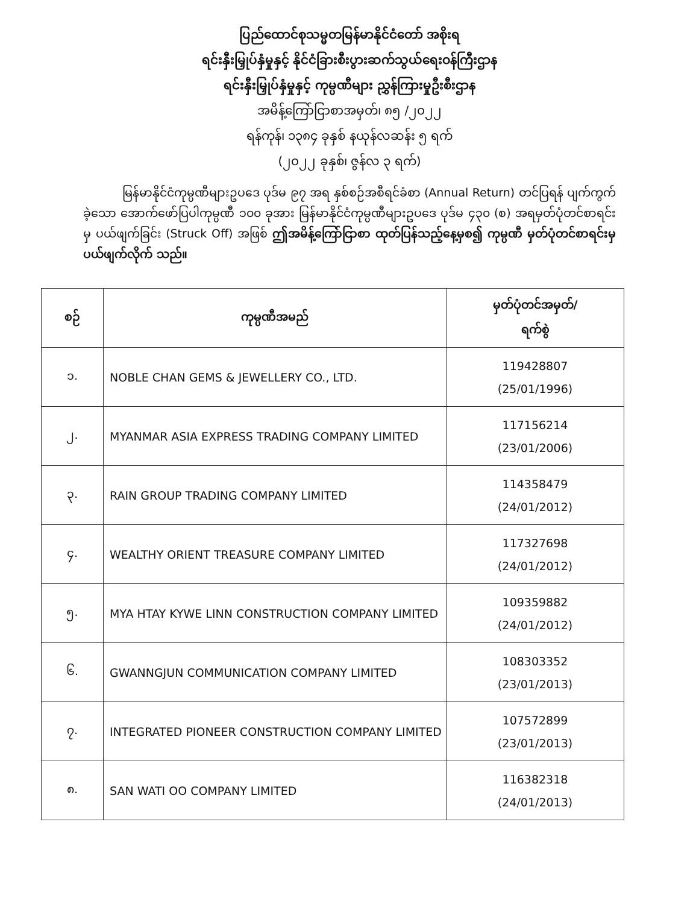ပြည်ထောင်စုသမ္မတမြန်မာနိုင်ငံတော် အစိုးရ
ရင်းနှီးမြှုပ်နှံမှုနှင့် နိုင်ငံခြားစီးပွားဆက်သွယ်ရေးဝန်ကြီးဌာန
ရင်းနှီးမြှုပ်နှံမှုနှင့် ကုမ္ပဏီများ ညွှန်ကြားမှုဦးစီးဌာန
အမိန့်ကြော်ငြာစာအမှတ်၊ ၈၅ /၂၀၂၂
ရန်ကုန်၊ ၁၃၈၄ ခုနှစ် နယုန်လဆန်း ၅ ရက်
(၂၀၂၂ ခုနှစ်၊ ဇွန်လ ၃ ရက်)
မြန်မာနိုင်ငံကုမ္ပဏီများဥပဒေ ပုဒ်မ ၉၇ အရ နှစ်စဉ်အစီရင်ခံစာ (Annual Return) တင်ပြရန် ပျက်ကွက်ခဲ့သော အောက်ဖော်ပြပါကုမ္ပဏီ ၁၀၀ ခုအား မြန်မာနိုင်ငံကုမ္ပဏီများဥပဒေ ပုဒ်မ ၄၃၀ (စ) အရမှတ်ပုံတင်စာရင်းမှ ပယ်ဖျက်ခြင်း (Struck Off) အဖြစ် ဤအမိန့်ကြော်ငြာစာ ထုတ်ပြန်သည့်နေ့မှစ၍ ကုမ္ပဏီ မှတ်ပုံတင်စာရင်းမှ ပယ်ဖျက်လိုက် သည်။
| စဉ် | ကုမ္ပဏီအမည် | မှတ်ပုံတင်အမှတ်/ ရက်စွဲ |
| --- | --- | --- |
| ၁. | NOBLE CHAN GEMS & JEWELLERY CO., LTD. | 119428807 (25/01/1996) |
| ၂. | MYANMAR ASIA EXPRESS TRADING COMPANY LIMITED | 117156214 (23/01/2006) |
| ၃. | RAIN GROUP TRADING COMPANY LIMITED | 114358479 (24/01/2012) |
| ၄. | WEALTHY ORIENT TREASURE COMPANY LIMITED | 117327698 (24/01/2012) |
| ၅. | MYA HTAY KYWE LINN CONSTRUCTION COMPANY LIMITED | 109359882 (24/01/2012) |
| ၆. | GWANNGJUN COMMUNICATION COMPANY LIMITED | 108303352 (23/01/2013) |
| ၇. | INTEGRATED PIONEER CONSTRUCTION COMPANY LIMITED | 107572899 (23/01/2013) |
| ၈. | SAN WATI OO COMPANY LIMITED | 116382318 (24/01/2013) |